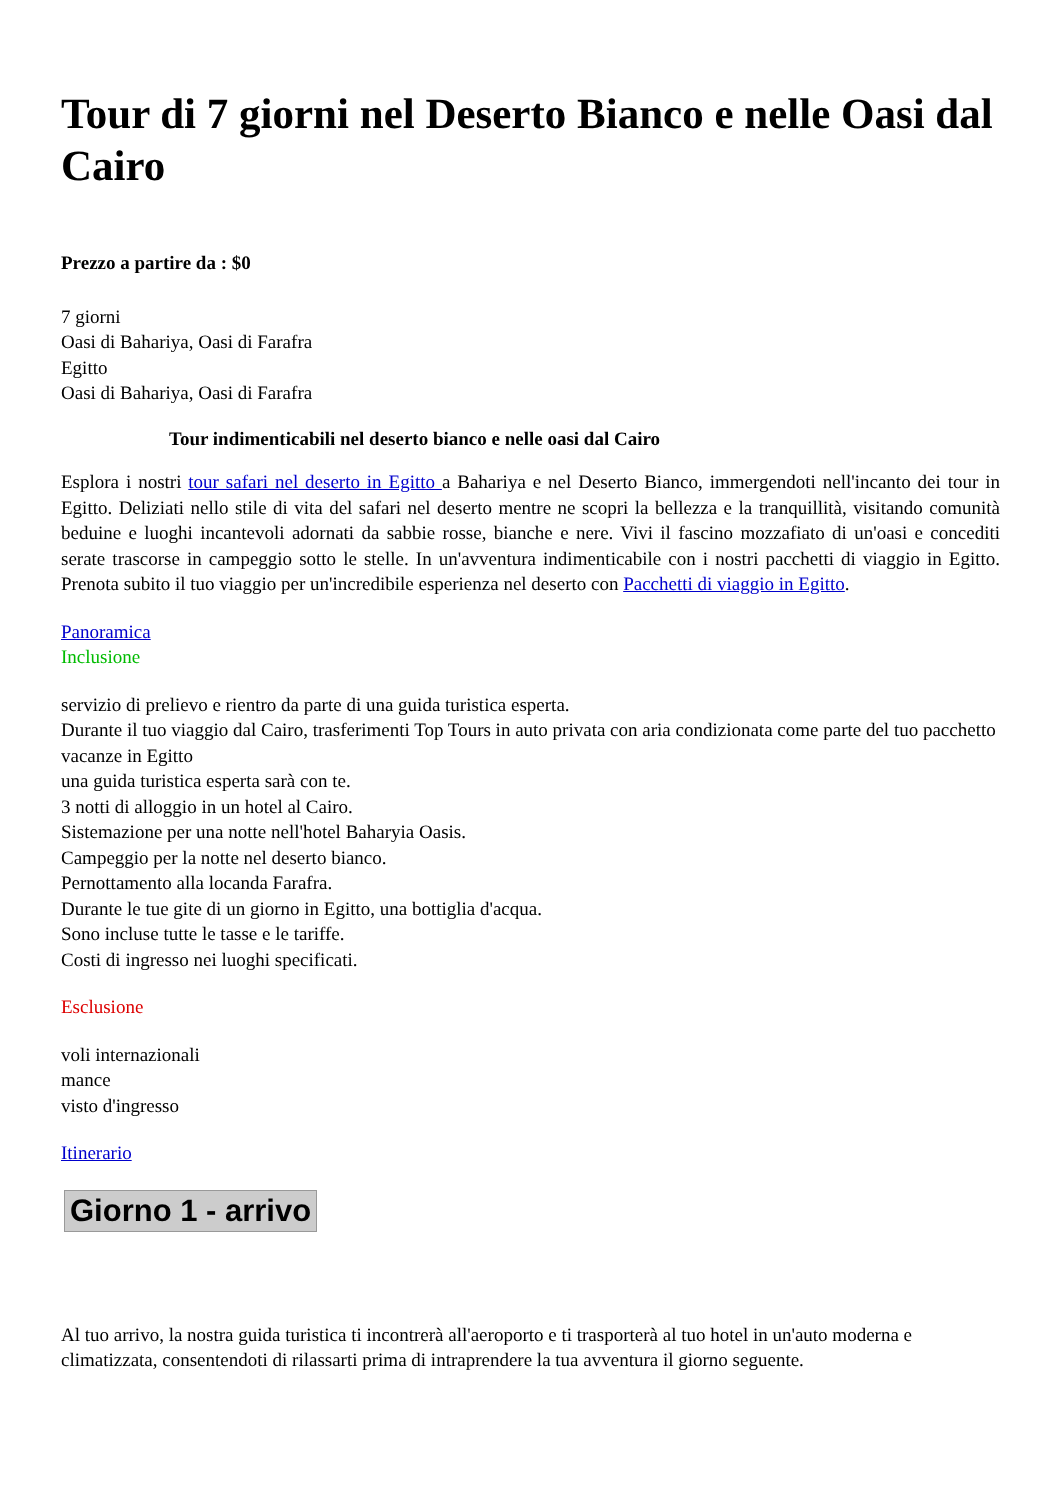Tour di 7 giorni nel Deserto Bianco e nelle Oasi dal Cairo
Prezzo a partire da : $0
7 giorni
Oasi di Bahariya, Oasi di Farafra
Egitto
Oasi di Bahariya, Oasi di Farafra
Tour indimenticabili nel deserto bianco e nelle oasi dal Cairo
Esplora i nostri tour safari nel deserto in Egitto a Bahariya e nel Deserto Bianco, immergendoti nell'incanto dei tour in Egitto. Deliziati nello stile di vita del safari nel deserto mentre ne scopri la bellezza e la tranquillità, visitando comunità beduine e luoghi incantevoli adornati da sabbie rosse, bianche e nere. Vivi il fascino mozzafiato di un'oasi e concediti serate trascorse in campeggio sotto le stelle. In un'avventura indimenticabile con i nostri pacchetti di viaggio in Egitto. Prenota subito il tuo viaggio per un'incredibile esperienza nel deserto con Pacchetti di viaggio in Egitto.
Panoramica
Inclusione
servizio di prelievo e rientro da parte di una guida turistica esperta.
Durante il tuo viaggio dal Cairo, trasferimenti Top Tours in auto privata con aria condizionata come parte del tuo pacchetto vacanze in Egitto
una guida turistica esperta sarà con te.
3 notti di alloggio in un hotel al Cairo.
Sistemazione per una notte nell'hotel Baharyia Oasis.
Campeggio per la notte nel deserto bianco.
Pernottamento alla locanda Farafra.
Durante le tue gite di un giorno in Egitto, una bottiglia d'acqua.
Sono incluse tutte le tasse e le tariffe.
Costi di ingresso nei luoghi specificati.
Esclusione
voli internazionali
mance
visto d'ingresso
Itinerario
Giorno 1 - arrivo
Al tuo arrivo, la nostra guida turistica ti incontrerà all'aeroporto e ti trasporterà al tuo hotel in un'auto moderna e climatizzata, consentendoti di rilassarti prima di intraprendere la tua avventura il giorno seguente.